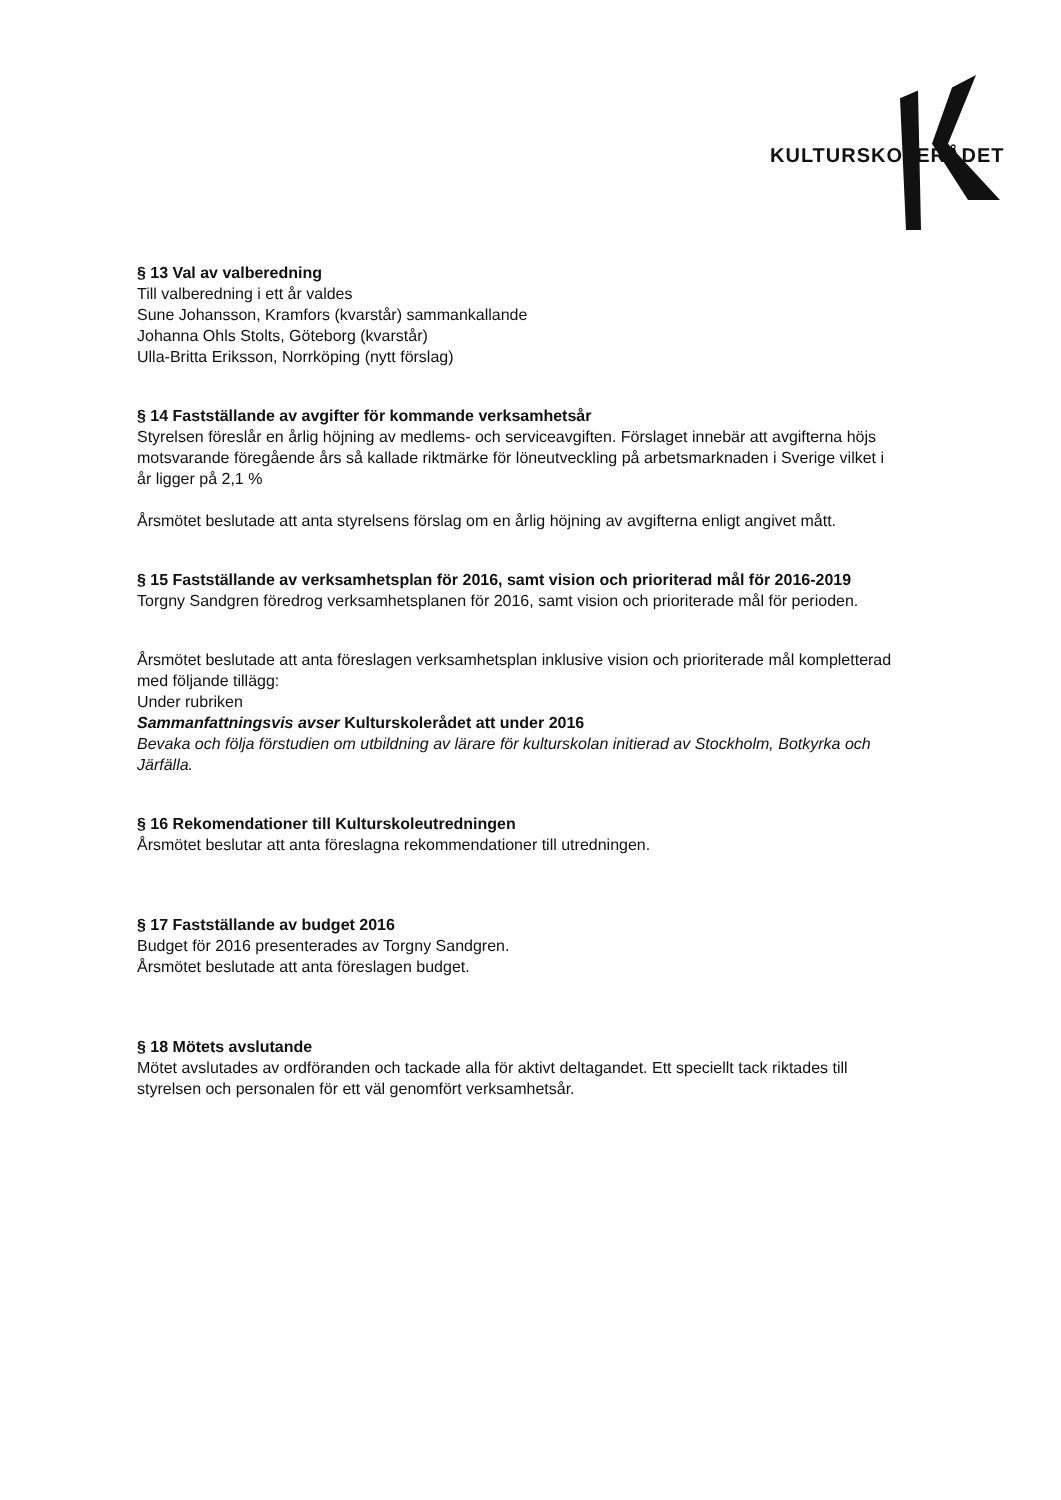KULTURSKOLERÅDET
§ 13 Val av valberedning
Till valberedning i ett år valdes
Sune Johansson, Kramfors (kvarstår) sammankallande
Johanna Ohls Stolts, Göteborg (kvarstår)
Ulla-Britta Eriksson, Norrköping (nytt förslag)
§ 14 Fastställande av avgifter för kommande verksamhetsår
Styrelsen föreslår en årlig höjning av medlems- och serviceavgiften. Förslaget innebär att avgifterna höjs motsvarande föregående års så kallade riktmärke för löneutveckling på arbetsmarknaden i Sverige vilket i år ligger på 2,1 %
Årsmötet beslutade att anta styrelsens förslag om en årlig höjning av avgifterna enligt angivet mått.
§ 15 Fastställande av verksamhetsplan för 2016, samt vision och prioriterad mål för 2016-2019
Torgny Sandgren föredrog verksamhetsplanen för 2016, samt vision och prioriterade mål för perioden.
Årsmötet beslutade att anta föreslagen verksamhetsplan inklusive vision och prioriterade mål kompletterad med följande tillägg:
Under rubriken
Sammanfattningsvis avser Kulturskolerådet att under 2016
Bevaka och följa förstudien om utbildning av lärare för kulturskolan initierad av Stockholm, Botkyrka och Järfälla.
§ 16 Rekomendationer till Kulturskoleutredningen
Årsmötet beslutar att anta föreslagna rekommendationer till utredningen.
§ 17 Fastställande av budget 2016
Budget för 2016 presenterades av Torgny Sandgren.
Årsmötet beslutade att anta föreslagen budget.
§ 18 Mötets avslutande
Mötet avslutades av ordföranden och tackade alla för aktivt deltagandet. Ett speciellt tack riktades till styrelsen och personalen för ett väl genomfört verksamhetsår.